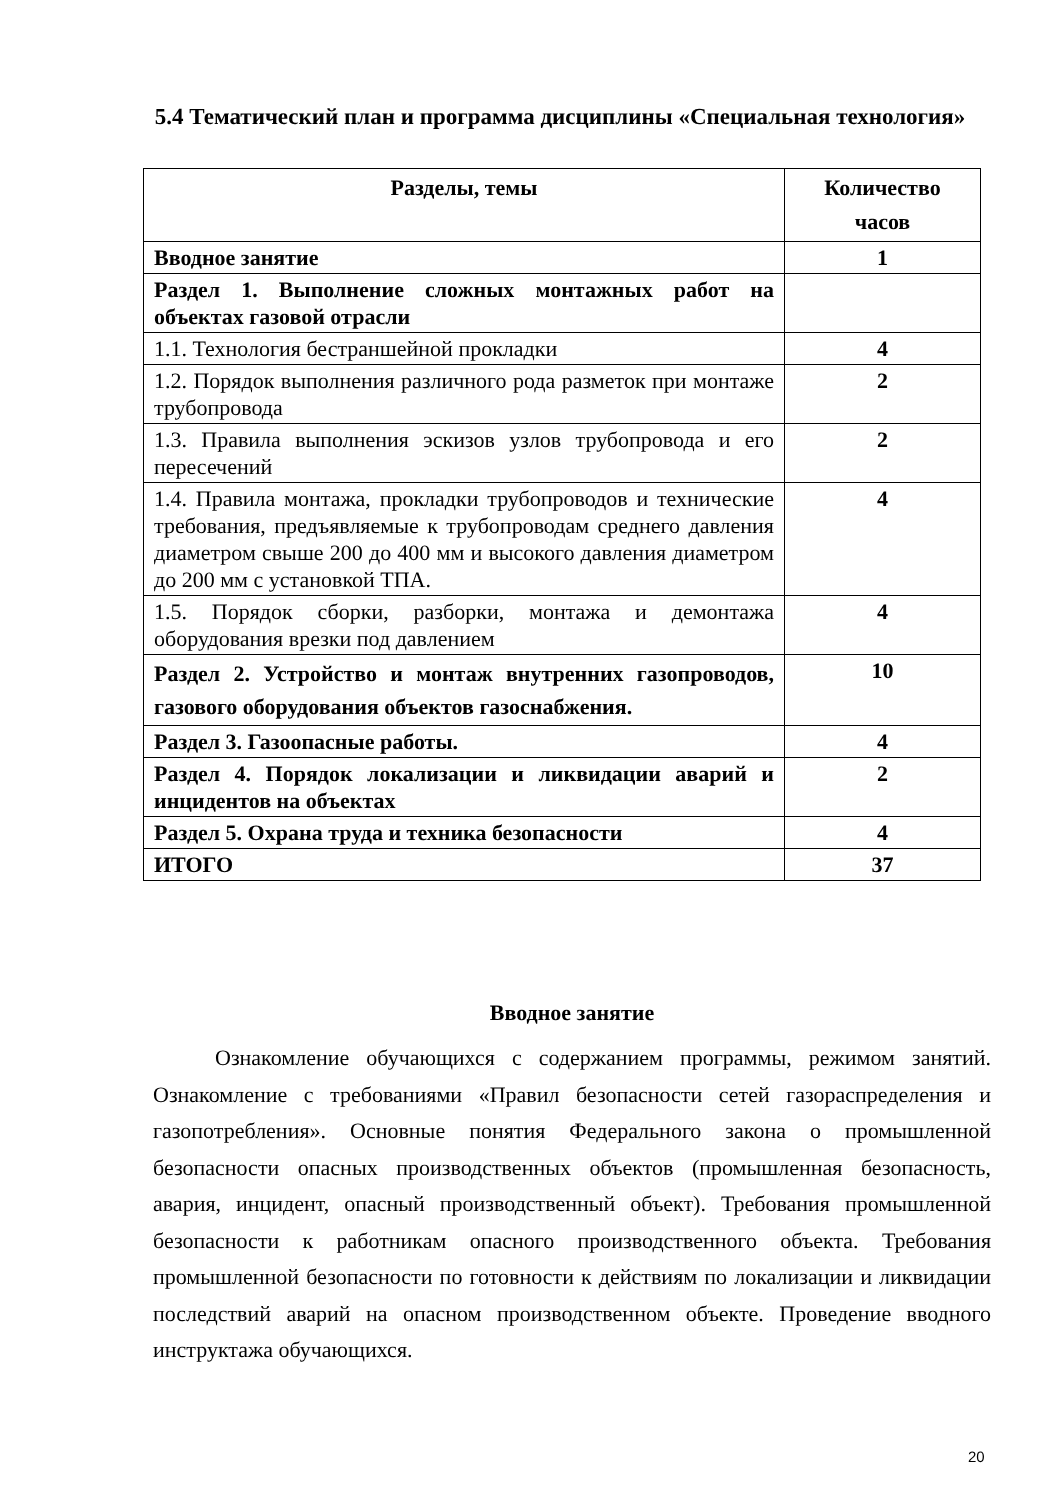5.4 Тематический план и программа дисциплины «Специальная технология»
| Разделы, темы | Количество часов |
| --- | --- |
| Вводное занятие | 1 |
| Раздел 1. Выполнение сложных монтажных работ на объектах газовой отрасли | |
| 1.1. Технология бестраншейной прокладки | 4 |
| 1.2. Порядок выполнения различного рода разметок при монтаже трубопровода | 2 |
| 1.3. Правила выполнения эскизов узлов трубопровода и его пересечений | 2 |
| 1.4. Правила монтажа, прокладки трубопроводов и технические требования, предъявляемые к трубопроводам среднего давления диаметром свыше 200 до 400 мм и высокого давления диаметром до 200 мм с установкой ТПА. | 4 |
| 1.5. Порядок сборки, разборки, монтажа и демонтажа оборудования врезки под давлением | 4 |
| Раздел 2. Устройство и монтаж внутренних газопроводов, газового оборудования объектов газоснабжения. | 10 |
| Раздел 3. Газоопасные работы. | 4 |
| Раздел 4. Порядок локализации и ликвидации аварий и инцидентов на объектах | 2 |
| Раздел 5. Охрана труда и техника безопасности | 4 |
| ИТОГО | 37 |
Вводное занятие
Ознакомление обучающихся с содержанием программы, режимом занятий. Ознакомление с требованиями «Правил безопасности сетей газораспределения и газопотребления». Основные понятия Федерального закона о промышленной безопасности опасных производственных объектов (промышленная безопасность, авария, инцидент, опасный производственный объект). Требования промышленной безопасности к работникам опасного производственного объекта. Требования промышленной безопасности по готовности к действиям по локализации и ликвидации последствий аварий на опасном производственном объекте. Проведение вводного инструктажа обучающихся.
20